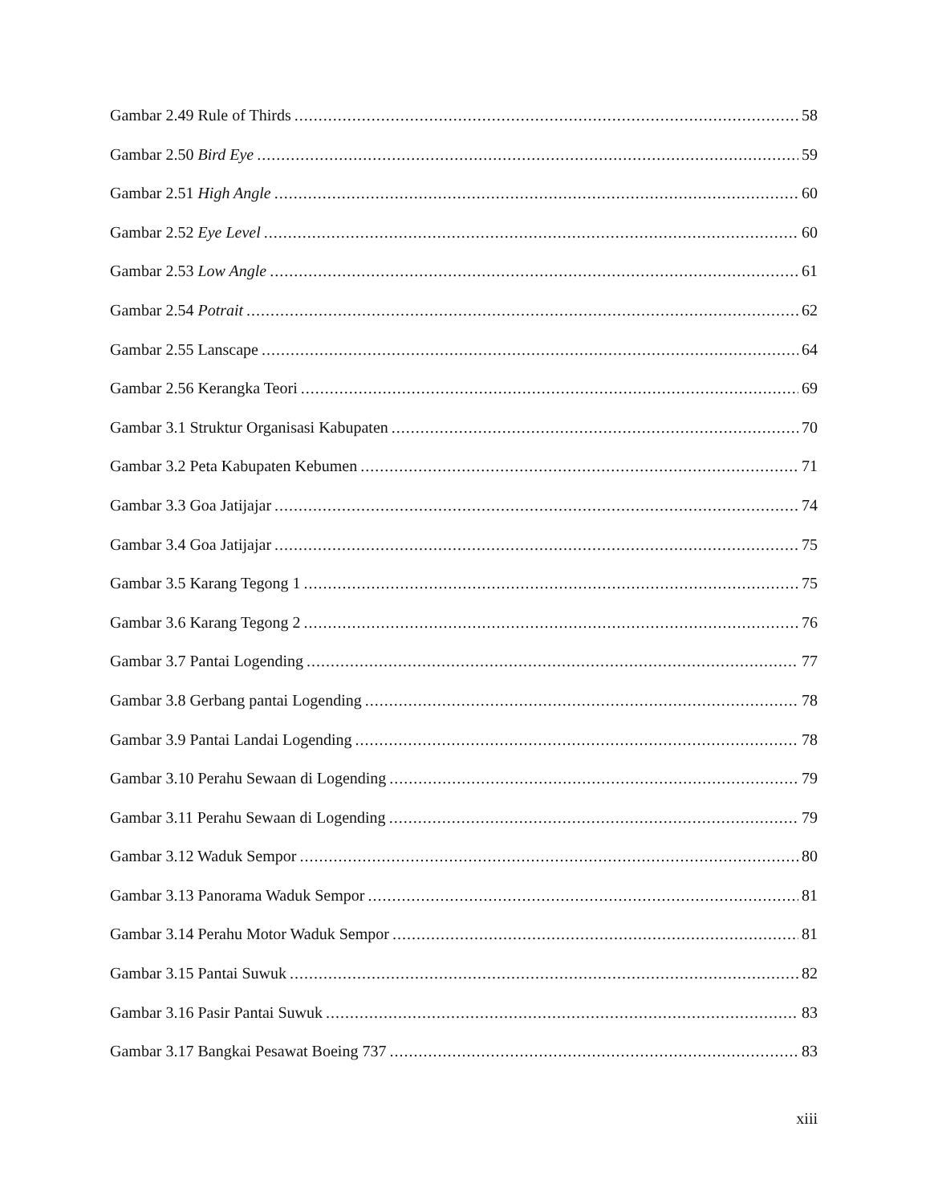Gambar 2.49 Rule of Thirds 58
Gambar 2.50 Bird Eye 59
Gambar 2.51 High Angle 60
Gambar 2.52 Eye Level 60
Gambar 2.53 Low Angle 61
Gambar 2.54 Potrait 62
Gambar 2.55 Lanscape 64
Gambar 2.56 Kerangka Teori 69
Gambar 3.1 Struktur Organisasi Kabupaten 70
Gambar 3.2 Peta Kabupaten Kebumen 71
Gambar 3.3 Goa Jatijajar 74
Gambar 3.4 Goa Jatijajar 75
Gambar 3.5 Karang Tegong 1 75
Gambar 3.6 Karang Tegong 2 76
Gambar 3.7 Pantai Logending 77
Gambar 3.8 Gerbang pantai Logending 78
Gambar 3.9 Pantai Landai Logending 78
Gambar 3.10 Perahu Sewaan di Logending 79
Gambar 3.11 Perahu Sewaan di Logending 79
Gambar 3.12 Waduk Sempor 80
Gambar 3.13 Panorama Waduk Sempor 81
Gambar 3.14 Perahu Motor Waduk Sempor 81
Gambar 3.15 Pantai Suwuk 82
Gambar 3.16 Pasir Pantai Suwuk 83
Gambar 3.17 Bangkai Pesawat Boeing 737 83
xiii